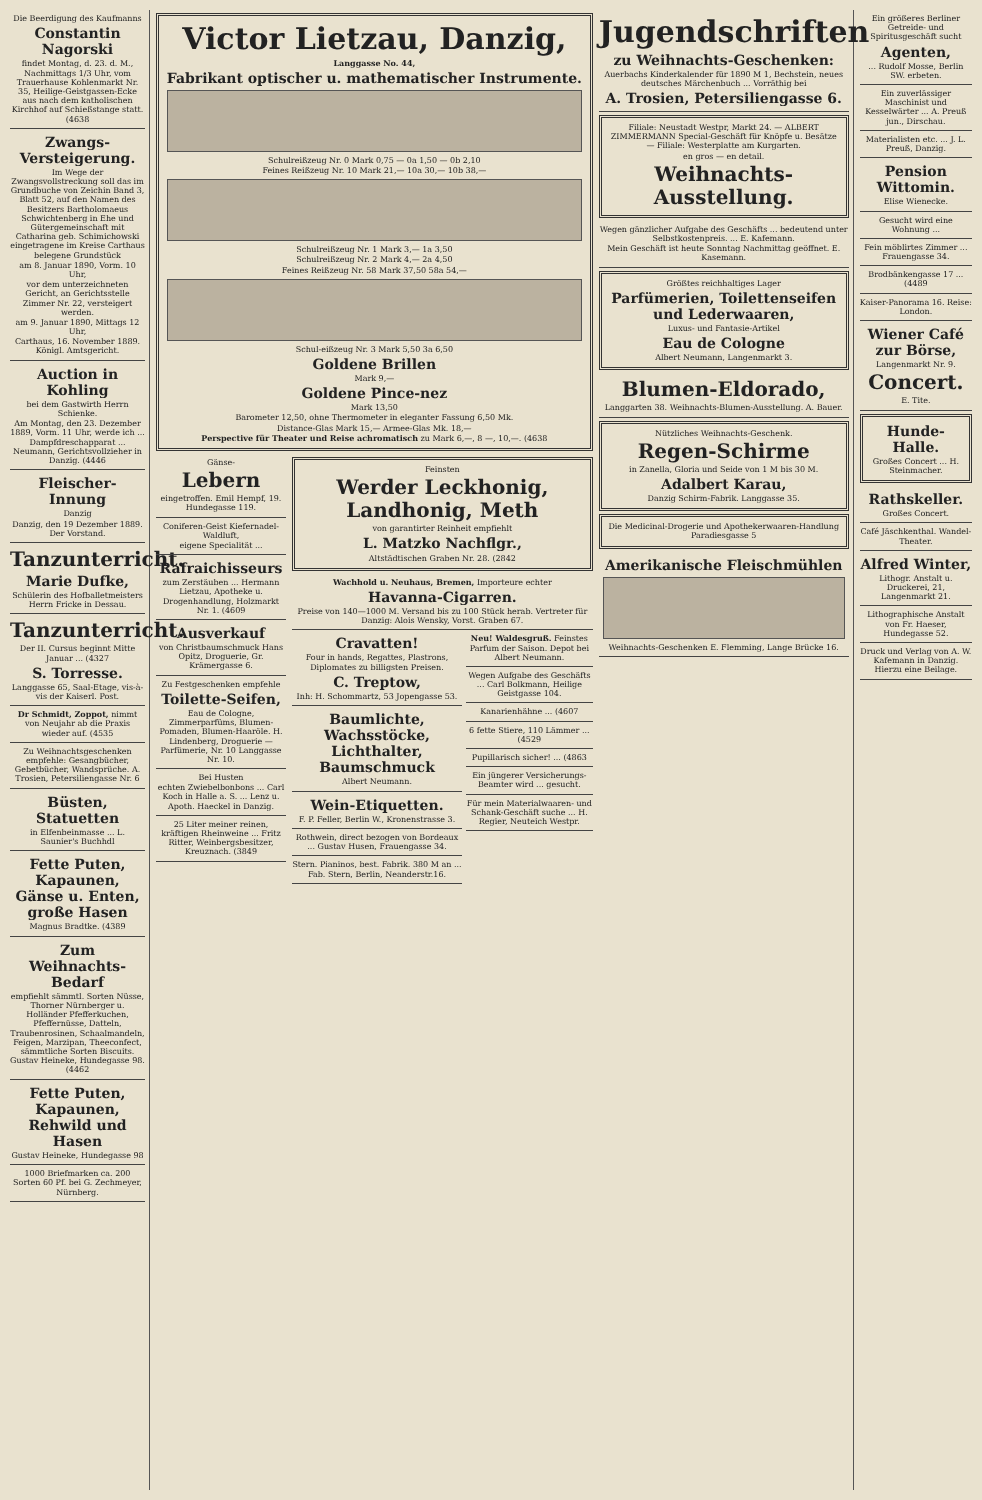Die Beerdigung des Kaufmanns
Constantin Nagorski
findet Montag, d. 23. d. M., Nachmittags 1/3 Uhr, vom Trauerhause Kohlenmarkt Nr. 35, Heilige-Geistgassen-Ecke aus nach dem katholischen Kirchhof auf Schießstange statt. (4638
Zwangs-Versteigerung.
Im Wege der Zwangsvollstreckung soll das im Grundbuche von Zeichin Band 3, Blatt 52, auf den Namen des Besitzers Bartholomaeus Schwichtenberg in Ehe und Gütergemeinschaft mit Catharina geb. Schimichowski eingetragene im Kreise Carthaus belegene Grundstück
am 8. Januar 1890, Vorm. 10 Uhr,
vor dem unterzeichneten Gericht, an Gerichtsstelle Zimmer Nr. 22, versteigert werden.
am 9. Januar 1890, Mittags 12 Uhr,
Carthaus, 16. November 1889. Königl. Amtsgericht.
Auction in Kohling
bei dem Gastwirth Herrn Schienke.
Am Montag, den 23. Dezember 1889, Vorm. 11 Uhr, werde ich ... Dampfdreschapparat ... Neumann, Gerichtsvollzieher in Danzig. (4446
Fleischer-Innung
Danzig
Danzig, den 19 Dezember 1889. Der Vorstand.
Tanzunterricht.
Marie Dufke,
Schülerin des Hofballetmeisters Herrn Fricke in Dessau.
Tanzunterricht.
Der II. Cursus beginnt Mitte Januar ... (4327
S. Torresse.
Langgasse 65, Saal-Etage, vis-à-vis der Kaiserl. Post.
Dr Schmidt, Zoppot, nimmt von Neujahr ab die Praxis wieder auf. (4535
Zu Weihnachtsgeschenken empfehle: Gesangbücher, Gebetbücher, Wandsprüche. A. Trosien, Petersiliengasse Nr. 6
Büsten, Statuetten
in Elfenbeinmasse ... L. Saunier's Buchhdl
Fette Puten, Kapaunen, Gänse u. Enten, große Hasen
Magnus Bradtke. (4389
Zum Weihnachts-Bedarf
empfiehlt sämmtl. Sorten Nüsse, Thorner Nürnberger u. Holländer Pfefferkuchen, Pfeffernüsse, Datteln, Traubenrosinen, Schaalmandeln, Feigen, Marzipan, Theeconfect, sämmtliche Sorten Biscuits. Gustav Heineke, Hundegasse 98. (4462
Fette Puten, Kapaunen, Rehwild und Hasen
Gustav Heineke, Hundegasse 98
1000 Briefmarken ca. 200 Sorten 60 Pf. bei G. Zechmeyer, Nürnberg.
Victor Lietzau, Danzig,
Langgasse No. 44,
Fabrikant optischer u. mathematischer Instrumente.
Schulreißzeug Nr. 0 Mark 0,75 — 0a 1,50 — 0b 2,10
Feines Reißzeug Nr. 10 Mark 21,— 10a 30,— 10b 38,—
Schulreißzeug Nr. 1 Mark 3,— 1a 3,50
Schulreißzeug Nr. 2 Mark 4,— 2a 4,50
Feines Reißzeug Nr. 58 Mark 37,50 58a 54,—
Schul-eißzeug Nr. 3 Mark 5,50 3a 6,50
Goldene Brillen
Mark 9,—
Goldene Pince-nez
Mark 13,50
Barometer 12,50, ohne Thermometer in eleganter Fassung 6,50 Mk.
Distance-Glas Mark 15,— Armee-Glas Mk. 18,—
Perspective für Theater und Reise achromatisch zu Mark 6,—, 8 —, 10,—. (4638
Gänse-
Lebern
eingetroffen. Emil Hempf, 19. Hundegasse 119.
Coniferen-Geist Kiefernadel-Waldluft,
eigene Specialität ...
Rafraichisseurs
zum Zerstäuben ... Hermann Lietzau, Apotheke u. Drogenhandlung, Holzmarkt Nr. 1. (4609
Ausverkauf
von Christbaumschmuck Hans Opitz, Droguerie, Gr. Krämergasse 6.
Zu Festgeschenken empfehle
Toilette-Seifen,
Eau de Cologne, Zimmerparfüms, Blumen-Pomaden, Blumen-Haaröle. H. Lindenberg, Droguerie — Parfümerie, Nr. 10 Langgasse Nr. 10.
Bei Husten
echten Zwiebelbonbons ... Carl Koch in Halle a. S. ... Lenz u. Apoth. Haeckel in Danzig.
25 Liter meiner reinen, kräftigen Rheinweine ... Fritz Ritter, Weinbergsbesitzer, Kreuznach. (3849
Feinsten
Werder Leckhonig, Landhonig, Meth
von garantirter Reinheit empfiehlt
L. Matzko Nachflgr.,
Altstädtischen Graben Nr. 28. (2842
Wachhold u. Neuhaus, Bremen, Importeure echter
Havanna-Cigarren.
Preise von 140—1000 M. Versand bis zu 100 Stück herab. Vertreter für Danzig: Alois Wensky, Vorst. Graben 67.
Cravatten!
Four in hands, Regattes, Plastrons, Diplomates zu billigsten Preisen.
C. Treptow,
Inh: H. Schommartz, 53 Jopengasse 53.
Baumlichte, Wachsstöcke, Lichthalter, Baumschmuck
Albert Neumann.
Wein-Etiquetten.
F. P. Feller, Berlin W., Kronenstrasse 3.
Rothwein, direct bezogen von Bordeaux ... Gustav Husen, Frauengasse 34.
Stern. Pianinos, best. Fabrik. 380 M an ... Fab. Stern, Berlin, Neanderstr.16.
Neu! Waldesgruß. Feinstes Parfum der Saison. Depot bei Albert Neumann.
Wegen Aufgabe des Geschäfts ... Carl Bolkmann, Heilige Geistgasse 104.
Kanarienhähne ... (4607
6 fette Stiere, 110 Lämmer ... (4529
Pupillarisch sicher! ... (4863
Ein jüngerer Versicherungs-Beamter wird ... gesucht.
Für mein Materialwaaren- und Schank-Geschäft suche ... H. Regier, Neuteich Westpr.
Jugendschriften
zu Weihnachts-Geschenken:
Auerbachs Kinderkalender für 1890 M 1, Bechstein, neues deutsches Märchenbuch ... Vorräthig bei
A. Trosien, Petersiliengasse 6.
Filiale: Neustadt Westpr, Markt 24. — ALBERT ZIMMERMANN Special-Geschäft für Knöpfe u. Besätze — Filiale: Westerplatte am Kurgarten.
en gros — en detail.
Weihnachts-Ausstellung.
Wegen gänzlicher Aufgabe des Geschäfts ... bedeutend unter Selbstkostenpreis. ... E. Kafemann.
Mein Geschäft ist heute Sonntag Nachmittag geöffnet. E. Kasemann.
Größtes reichhaltiges Lager
Parfümerien, Toilettenseifen und Lederwaaren,
Luxus- und Fantasie-Artikel
Eau de Cologne
Albert Neumann, Langenmarkt 3.
Blumen-Eldorado,
Langgarten 38. Weihnachts-Blumen-Ausstellung. A. Bauer.
Nützliches Weihnachts-Geschenk.
Regen-Schirme
in Zanella, Gloria und Seide von 1 M bis 30 M.
Adalbert Karau,
Danzig Schirm-Fabrik. Langgasse 35.
Die Medicinal-Drogerie und Apothekerwaaren-Handlung Paradiesgasse 5
Amerikanische Fleischmühlen
Weihnachts-Geschenken E. Flemming, Lange Brücke 16.
Ein größeres Berliner Getreide- und Spiritusgeschäft sucht
Agenten,
... Rudolf Mosse, Berlin SW. erbeten.
Ein zuverlässiger Maschinist und Kesselwärter ... A. Preuß jun., Dirschau.
Materialisten etc. ... J. L. Preuß, Danzig.
Pension Wittomin.
Elise Wienecke.
Gesucht wird eine Wohnung ...
Fein möblirtes Zimmer ... Frauengasse 34.
Brodbänkengasse 17 ... (4489
Kaiser-Panorama 16. Reise: London.
Wiener Café zur Börse,
Langenmarkt Nr. 9.
Concert.
E. Tite.
Hunde-Halle.
Großes Concert ... H. Steinmacher.
Rathskeller.
Großes Concert.
Café Jäschkenthal. Wandel-Theater.
Alfred Winter,
Lithogr. Anstalt u. Druckerei, 21, Langenmarkt 21.
Lithographische Anstalt von Fr. Haeser, Hundegasse 52.
Druck und Verlag von A. W. Kafemann in Danzig. Hierzu eine Beilage.